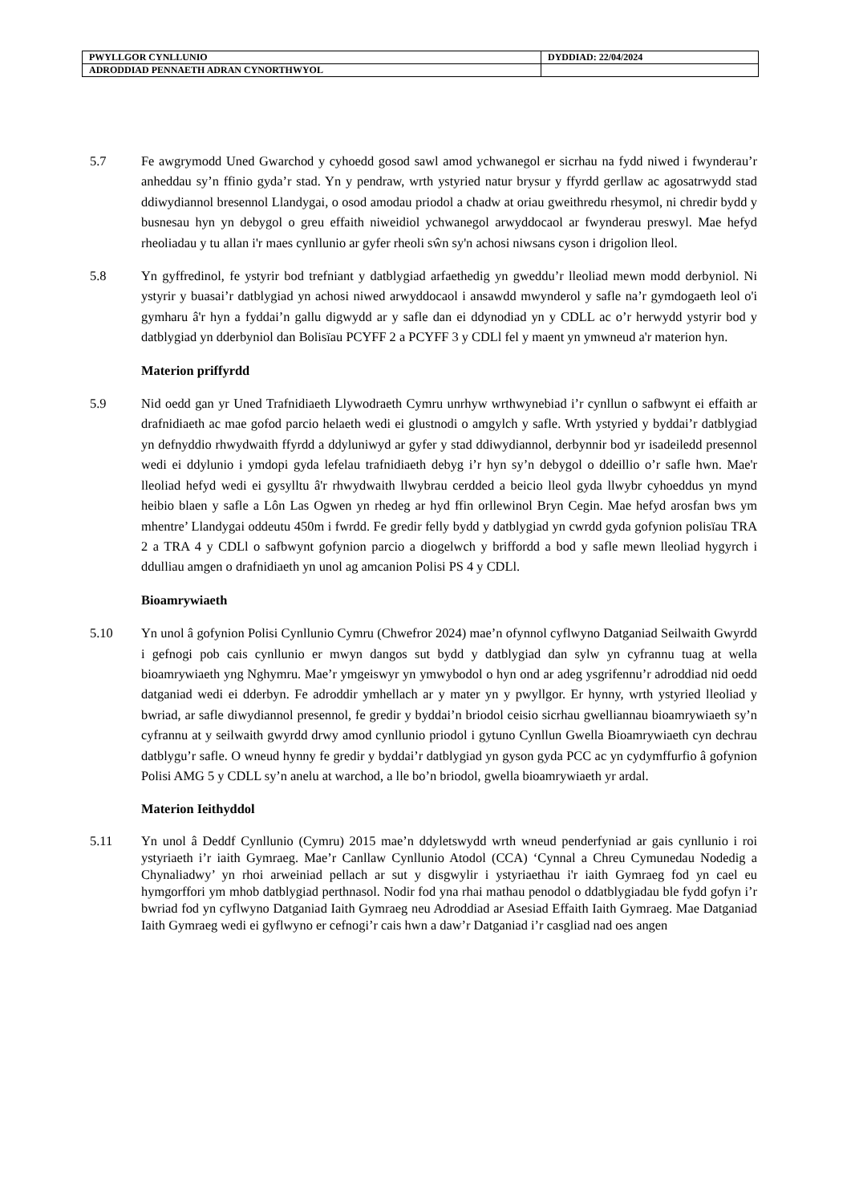| PWYLLGOR CYNLLUNIO | DYDDIAD: 22/04/2024 |
| ADRODDIAD PENNAETH ADRAN CYNORTHWYOL | |
5.7 Fe awgrymodd Uned Gwarchod y cyhoedd gosod sawl amod ychwanegol er sicrhau na fydd niwed i fwynderau’r anheddau sy’n ffinio gyda’r stad. Yn y pendraw, wrth ystyried natur brysur y ffyrdd gerllaw ac agosatrwydd stad ddiwydiannol bresennol Llandygai, o osod amodau priodol a chadw at oriau gweithredu rhesymol, ni chredir bydd y busnesau hyn yn debygol o greu effaith niweidiol ychwanegol arwyddocaol ar fwynderau preswyl. Mae hefyd rheoliadau y tu allan i'r maes cynllunio ar gyfer rheoli sŵn sy'n achosi niwsans cyson i drigolion lleol.
5.8 Yn gyffredinol, fe ystyrir bod trefniant y datblygiad arfaethedig yn gweddu’r lleoliad mewn modd derbyniol. Ni ystyrir y buasai’r datblygiad yn achosi niwed arwyddocaol i ansawdd mwynderol y safle na’r gymdogaeth leol o'i gymharu â'r hyn a fyddai’n gallu digwydd ar y safle dan ei ddynodiad yn y CDLL ac o’r herwydd ystyrir bod y datblygiad yn dderbyniol dan Bolisïau PCYFF 2 a PCYFF 3 y CDLl fel y maent yn ymwneud a'r materion hyn.
Materion priffyrdd
5.9 Nid oedd gan yr Uned Trafnidiaeth Llywodraeth Cymru unrhyw wrthwynebiad i’r cynllun o safbwynt ei effaith ar drafnidiaeth ac mae gofod parcio helaeth wedi ei glustnodi o amgylch y safle. Wrth ystyried y byddai’r datblygiad yn defnyddio rhwydwaith ffyrdd a ddyluniwyd ar gyfer y stad ddiwydiannol, derbynnir bod yr isadeiledd presennol wedi ei ddylunio i ymdopi gyda lefelau trafnidiaeth debyg i’r hyn sy’n debygol o ddeillio o’r safle hwn. Mae'r lleoliad hefyd wedi ei gysylltu â'r rhwydwaith llwybrau cerdded a beicio lleol gyda llwybr cyhoeddus yn mynd heibio blaen y safle a Lôn Las Ogwen yn rhedeg ar hyd ffin orllewinol Bryn Cegin. Mae hefyd arosfan bws ym mhentre’ Llandygai oddeutu 450m i fwrdd. Fe gredir felly bydd y datblygiad yn cwrdd gyda gofynion polisïau TRA 2 a TRA 4 y CDLl o safbwynt gofynion parcio a diogelwch y briffordd a bod y safle mewn lleoliad hygyrch i ddulliau amgen o drafnidiaeth yn unol ag amcanion Polisi PS 4 y CDLl.
Bioamrywiaeth
5.10 Yn unol â gofynion Polisi Cynllunio Cymru (Chwefror 2024) mae’n ofynnol cyflwyno Datganiad Seilwaith Gwyrdd i gefnogi pob cais cynllunio er mwyn dangos sut bydd y datblygiad dan sylw yn cyfrannu tuag at wella bioamrywiaeth yng Nghymru. Mae’r ymgeiswyr yn ymwybodol o hyn ond ar adeg ysgrifennu’r adroddiad nid oedd datganiad wedi ei dderbyn. Fe adroddir ymhellach ar y mater yn y pwyllgor. Er hynny, wrth ystyried lleoliad y bwriad, ar safle diwydiannol presennol, fe gredir y byddai’n briodol ceisio sicrhau gwelliannau bioamrywiaeth sy’n cyfrannu at y seilwaith gwyrdd drwy amod cynllunio priodol i gytuno Cynllun Gwella Bioamrywiaeth cyn dechrau datblygu’r safle. O wneud hynny fe gredir y byddai’r datblygiad yn gyson gyda PCC ac yn cydymffurfio â gofynion Polisi AMG 5 y CDLL sy’n anelu at warchod, a lle bo’n briodol, gwella bioamrywiaeth yr ardal.
Materion Ieithyddol
5.11 Yn unol â Deddf Cynllunio (Cymru) 2015 mae’n ddyletswydd wrth wneud penderfyniad ar gais cynllunio i roi ystyriaeth i’r iaith Gymraeg. Mae’r Canllaw Cynllunio Atodol (CCA) ‘Cynnal a Chreu Cymunedau Nodedig a Chynaliadwy’ yn rhoi arweiniad pellach ar sut y disgwylir i ystyriaethau i'r iaith Gymraeg fod yn cael eu hymgorffori ym mhob datblygiad perthnasol. Nodir fod yna rhai mathau penodol o ddatblygiadau ble fydd gofyn i’r bwriad fod yn cyflwyno Datganiad Iaith Gymraeg neu Adroddiad ar Asesiad Effaith Iaith Gymraeg. Mae Datganiad Iaith Gymraeg wedi ei gyflwyno er cefnogi’r cais hwn a daw’r Datganiad i’r casgliad nad oes angen